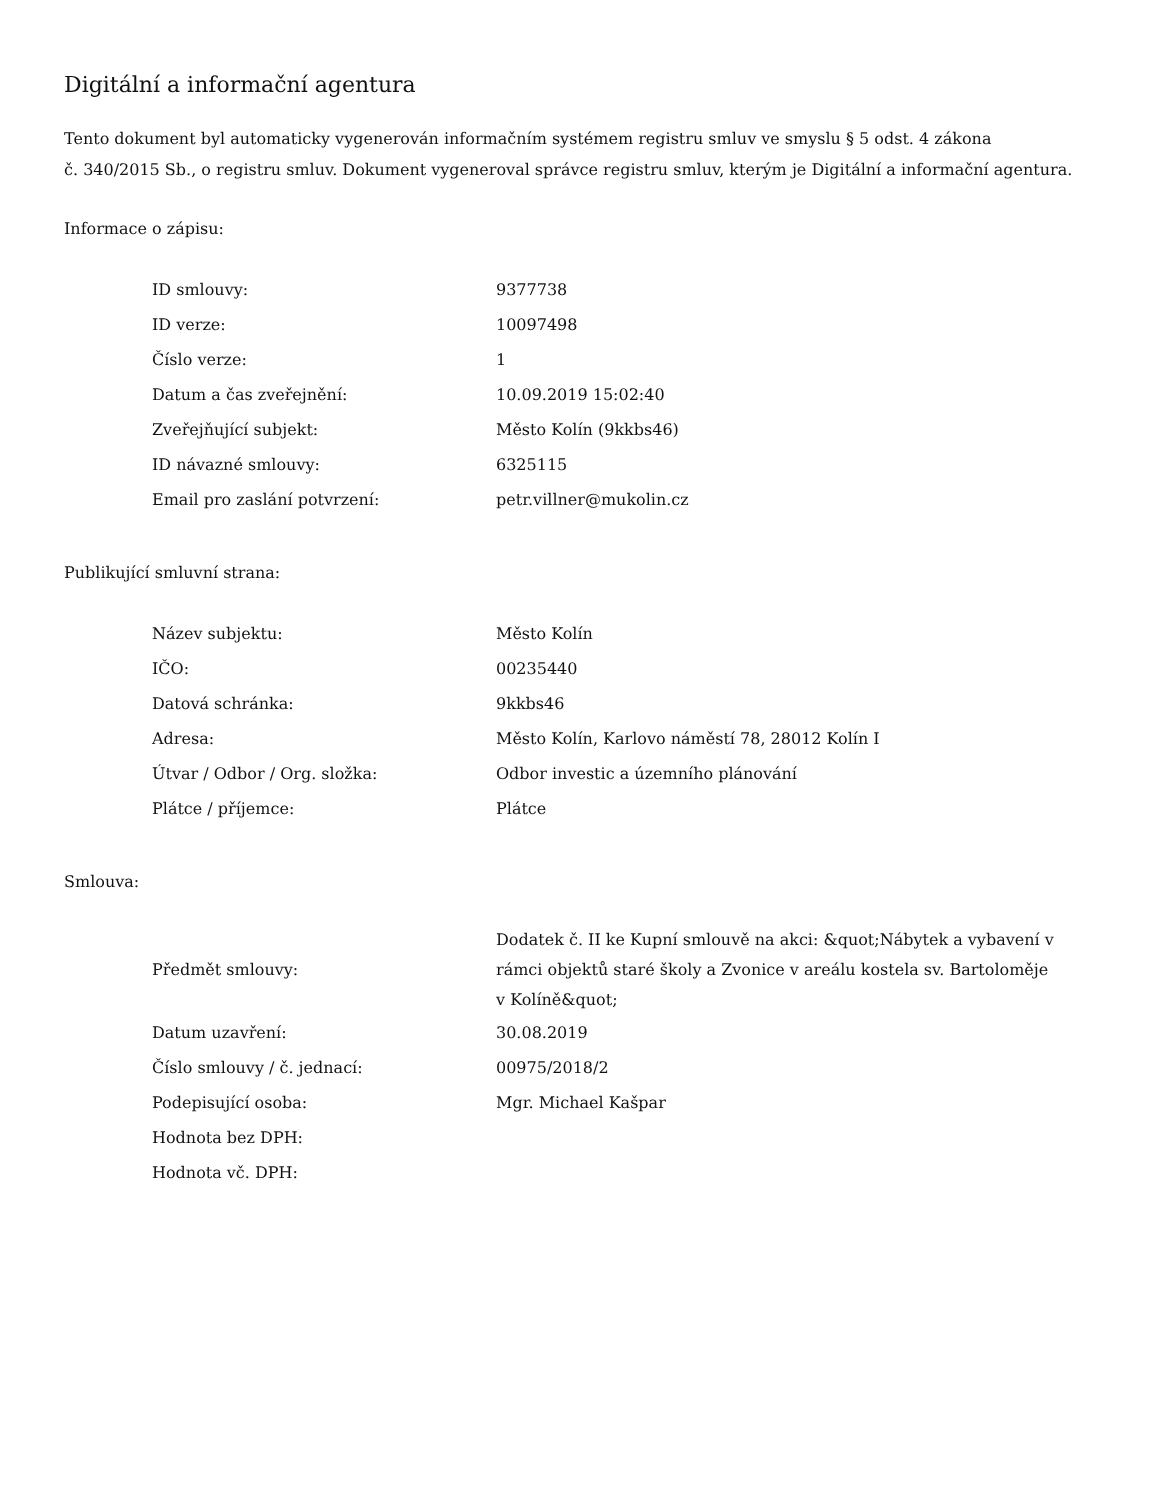Digitální a informační agentura
Tento dokument byl automaticky vygenerován informačním systémem registru smluv ve smyslu § 5 odst. 4 zákona
č. 340/2015 Sb., o registru smluv. Dokument vygeneroval správce registru smluv, kterým je Digitální a informační agentura.
Informace o zápisu:
| ID smlouvy: | 9377738 |
| ID verze: | 10097498 |
| Číslo verze: | 1 |
| Datum a čas zveřejnění: | 10.09.2019 15:02:40 |
| Zveřejňující subjekt: | Město Kolín (9kkbs46) |
| ID návazné smlouvy: | 6325115 |
| Email pro zaslání potvrzení: | petr.villner@mukolin.cz |
Publikující smluvní strana:
| Název subjektu: | Město Kolín |
| IČO: | 00235440 |
| Datová schránka: | 9kkbs46 |
| Adresa: | Město Kolín, Karlovo náměstí 78, 28012 Kolín I |
| Útvar / Odbor / Org. složka: | Odbor investic a územního plánování |
| Plátce / příjemce: | Plátce |
Smlouva:
| Předmět smlouvy: | Dodatek č. II ke Kupní smlouvě na akci: &quot;Nábytek a vybavení v rámci objektů staré školy a Zvonice v areálu kostela sv. Bartoloměje v Kolíně&quot; |
| Datum uzavření: | 30.08.2019 |
| Číslo smlouvy / č. jednací: | 00975/2018/2 |
| Podepisující osoba: | Mgr. Michael Kašpar |
| Hodnota bez DPH: | |
| Hodnota vč. DPH: | |